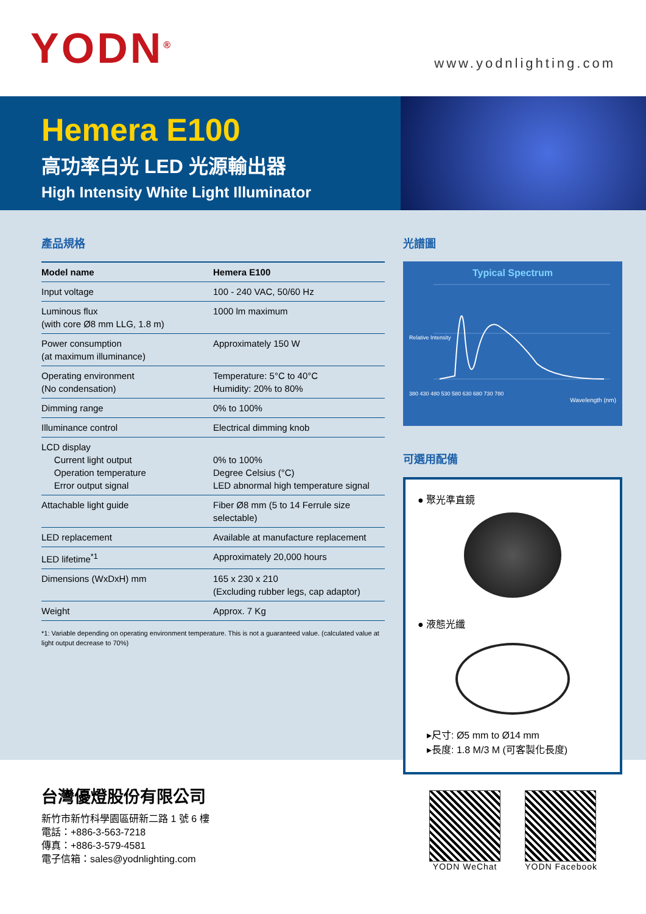YODN<sup>®</sup>
www.yodnlighting.com
Hemera E100
高功率白光 LED 光源輸出器
High Intensity White Light Illuminator
產品規格
| Model name | Hemera E100 |
| --- | --- |
| Input voltage | 100 - 240 VAC, 50/60 Hz |
| Luminous flux (with core Ø8 mm LLG, 1.8 m) | 1000 lm maximum |
| Power consumption (at maximum illuminance) | Approximately 150 W |
| Operating environment (No condensation) | Temperature: 5°C to 40°C Humidity: 20% to 80% |
| Dimming range | 0% to 100% |
| Illuminance control | Electrical dimming knob |
| LCD display Current light output Operation temperature Error output signal | 0% to 100% Degree Celsius (°C) LED abnormal high temperature signal |
| Attachable light guide | Fiber Ø8 mm (5 to 14 Ferrule size selectable) |
| LED replacement | Available at manufacture replacement |
| LED lifetime<sup>*1</sup> | Approximately 20,000 hours |
| Dimensions (WxDxH) mm | 165 x 230 x 210 (Excluding rubber legs, cap adaptor) |
| Weight | Approx. 7 Kg |
*1: Variable depending on operating environment temperature. This is not a guaranteed value. (calculated value at light output decrease to 70%)
光譜圖
Typical Spectrum
Relative Intensity
380 430 480 530 580 630 680 730 780
Wavelength (nm)
可選用配備
● 聚光準直鏡
● 液態光纖
▸尺寸: Ø5 mm to Ø14 mm
▸長度: 1.8 M/3 M (可客製化長度)
台灣優燈股份有限公司
新竹市新竹科學園區研新二路 1 號 6 樓
電話：+886-3-563-7218
傳真：+886-3-579-4581
電子信箱：sales@yodnlighting.com
YODN WeChat YODN Facebook